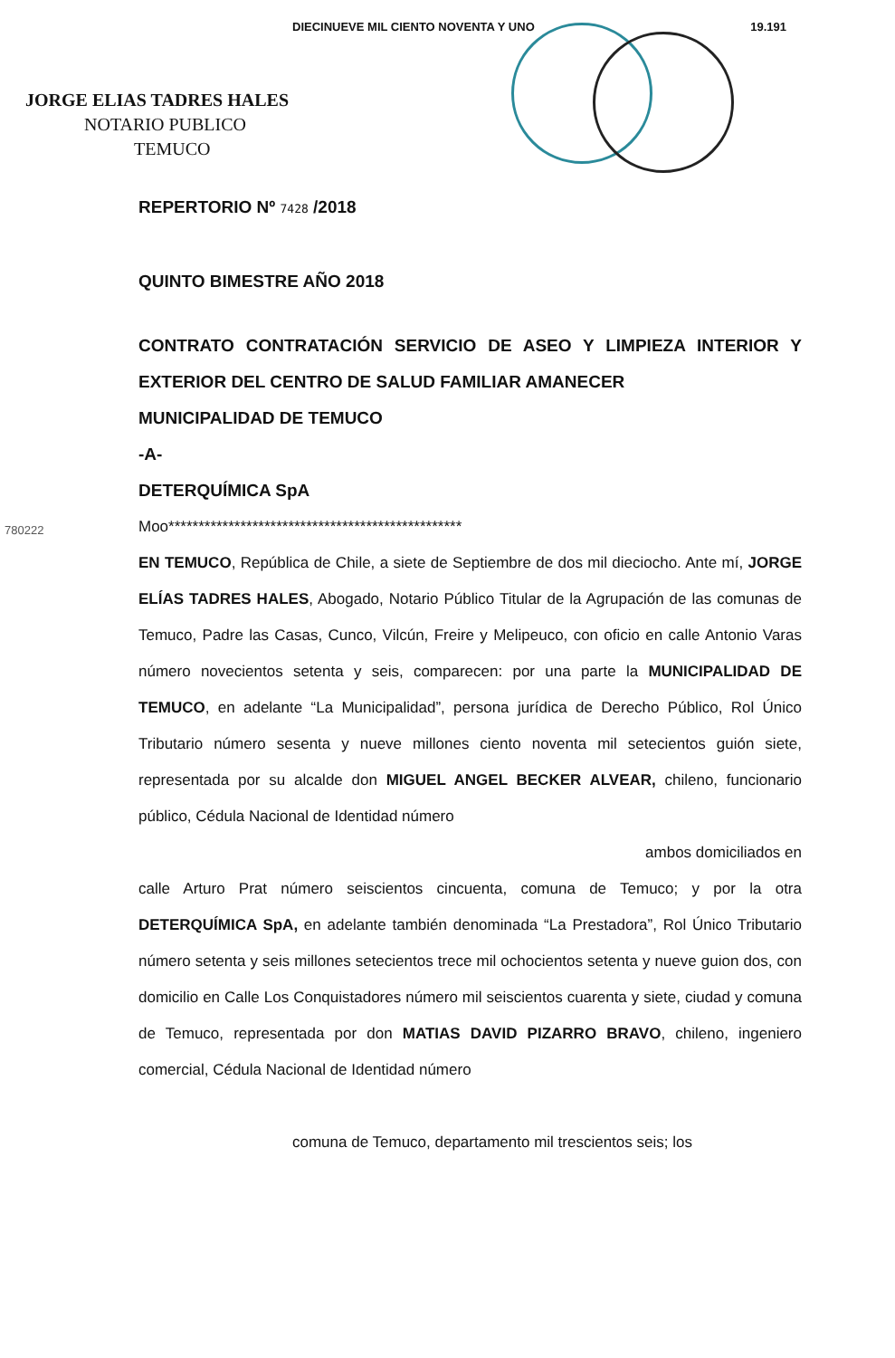DIECINUEVE MIL CIENTO NOVENTA Y UNO 19.191
JORGE ELIAS TADRES HALES
NOTARIO PUBLICO
TEMUCO
REPERTORIO Nº 7428 /2018
QUINTO BIMESTRE AÑO 2018
CONTRATO CONTRATACIÓN SERVICIO DE ASEO Y LIMPIEZA INTERIOR Y EXTERIOR DEL CENTRO DE SALUD FAMILIAR AMANECER
MUNICIPALIDAD DE TEMUCO
-A-
DETERQUÍMICA SpA
Moo*************************************************
EN TEMUCO, República de Chile, a siete de Septiembre de dos mil dieciocho. Ante mí, JORGE ELÍAS TADRES HALES, Abogado, Notario Público Titular de la Agrupación de las comunas de Temuco, Padre las Casas, Cunco, Vilcún, Freire y Melipeuco, con oficio en calle Antonio Varas número novecientos setenta y seis, comparecen: por una parte la MUNICIPALIDAD DE TEMUCO, en adelante “La Municipalidad”, persona jurídica de Derecho Público, Rol Único Tributario número sesenta y nueve millones ciento noventa mil setecientos guión siete, representada por su alcalde don MIGUEL ANGEL BECKER ALVEAR, chileno, funcionario público, Cédula Nacional de Identidad número
ambos domiciliados en
calle Arturo Prat número seiscientos cincuenta, comuna de Temuco; y por la otra DETERQUÍMICA SpA, en adelante también denominada “La Prestadora”, Rol Único Tributario número setenta y seis millones setecientos trece mil ochocientos setenta y nueve guion dos, con domicilio en Calle Los Conquistadores número mil seiscientos cuarenta y siete, ciudad y comuna de Temuco, representada por don MATIAS DAVID PIZARRO BRAVO, chileno, ingeniero comercial, Cédula Nacional de Identidad número
comuna de Temuco, departamento mil trescientos seis; los
780222